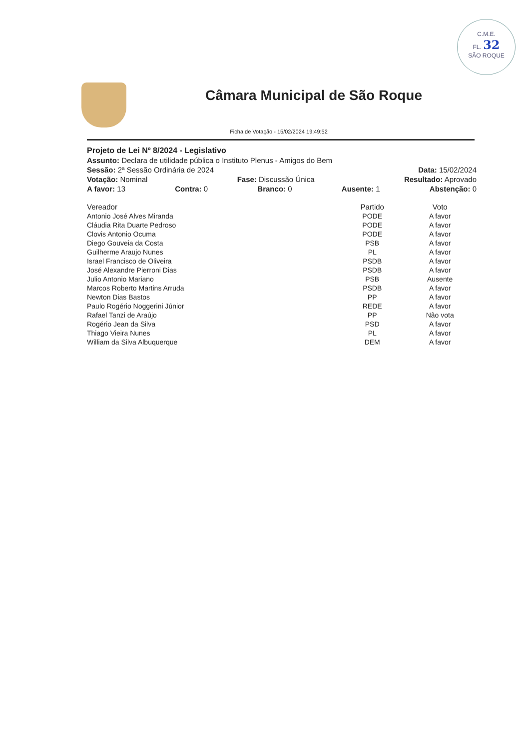C.M.E.
FL. 32
SÃO ROQUE
Câmara Municipal de São Roque
Ficha de Votação - 15/02/2024 19:49:52
Projeto de Lei Nº 8/2024 - Legislativo
Assunto: Declara de utilidade pública o Instituto Plenus - Amigos do Bem
Sessão: 2ª Sessão Ordinária de 2024 Data: 15/02/2024
Votação: Nominal Fase: Discussão Única Resultado: Aprovado
A favor: 13 Contra: 0 Branco: 0 Ausente: 1 Abstenção: 0
| Vereador | Partido | Voto |
| --- | --- | --- |
| Antonio José Alves Miranda | PODE | A favor |
| Cláudia Rita Duarte Pedroso | PODE | A favor |
| Clovis Antonio Ocuma | PODE | A favor |
| Diego Gouveia da Costa | PSB | A favor |
| Guilherme Araujo Nunes | PL | A favor |
| Israel Francisco de Oliveira | PSDB | A favor |
| José Alexandre Pierroni Dias | PSDB | A favor |
| Julio Antonio Mariano | PSB | Ausente |
| Marcos Roberto Martins Arruda | PSDB | A favor |
| Newton Dias Bastos | PP | A favor |
| Paulo Rogério Noggerini Júnior | REDE | A favor |
| Rafael Tanzi de Araújo | PP | Não vota |
| Rogério Jean da Silva | PSD | A favor |
| Thiago Vieira Nunes | PL | A favor |
| William da Silva Albuquerque | DEM | A favor |